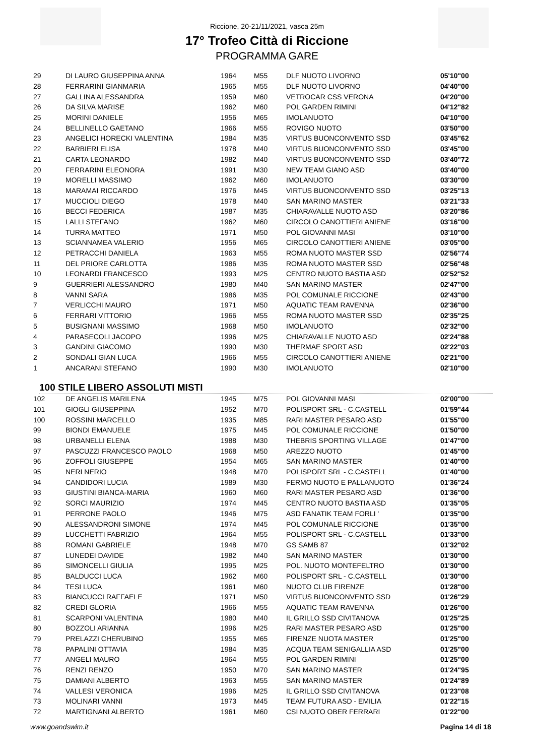Riccione, 20-21/11/2021, vasca 25m
17° Trofeo Città di Riccione
PROGRAMMA GARE
| 29 | DI LAURO GIUSEPPINA ANNA | 1964 | M55 | DLF NUOTO LIVORNO | 05'10"00 |
| 28 | FERRARINI GIANMARIA | 1965 | M55 | DLF NUOTO LIVORNO | 04'40"00 |
| 27 | GALLINA ALESSANDRA | 1959 | M60 | VETROCAR CSS VERONA | 04'20"00 |
| 26 | DA SILVA MARISE | 1962 | M60 | POL GARDEN RIMINI | 04'12"82 |
| 25 | MORINI DANIELE | 1956 | M65 | IMOLANUOTO | 04'10"00 |
| 24 | BELLINELLO GAETANO | 1966 | M55 | ROVIGO NUOTO | 03'50"00 |
| 23 | ANGELICI HORECKI VALENTINA | 1984 | M35 | VIRTUS BUONCONVENTO SSD | 03'45"62 |
| 22 | BARBIERI ELISA | 1978 | M40 | VIRTUS BUONCONVENTO SSD | 03'45"00 |
| 21 | CARTA LEONARDO | 1982 | M40 | VIRTUS BUONCONVENTO SSD | 03'40"72 |
| 20 | FERRARINI ELEONORA | 1991 | M30 | NEW TEAM GIANO ASD | 03'40"00 |
| 19 | MORELLI MASSIMO | 1962 | M60 | IMOLANUOTO | 03'30"00 |
| 18 | MARAMAI RICCARDO | 1976 | M45 | VIRTUS BUONCONVENTO SSD | 03'25"13 |
| 17 | MUCCIOLI DIEGO | 1978 | M40 | SAN MARINO MASTER | 03'21"33 |
| 16 | BECCI FEDERICA | 1987 | M35 | CHIARAVALLE NUOTO ASD | 03'20"86 |
| 15 | LALLI STEFANO | 1962 | M60 | CIRCOLO CANOTTIERI ANIENE | 03'16"00 |
| 14 | TURRA MATTEO | 1971 | M50 | POL GIOVANNI MASI | 03'10"00 |
| 13 | SCIANNAMEA VALERIO | 1956 | M65 | CIRCOLO CANOTTIERI ANIENE | 03'05"00 |
| 12 | PETRACCHI DANIELA | 1963 | M55 | ROMA NUOTO MASTER SSD | 02'56"74 |
| 11 | DEL PRIORE CARLOTTA | 1986 | M35 | ROMA NUOTO MASTER SSD | 02'56"48 |
| 10 | LEONARDI FRANCESCO | 1993 | M25 | CENTRO NUOTO BASTIA ASD | 02'52"52 |
| 9 | GUERRIERI ALESSANDRO | 1980 | M40 | SAN MARINO MASTER | 02'47"00 |
| 8 | VANNI SARA | 1986 | M35 | POL COMUNALE RICCIONE | 02'43"00 |
| 7 | VERLICCHI MAURO | 1971 | M50 | AQUATIC TEAM RAVENNA | 02'36"00 |
| 6 | FERRARI VITTORIO | 1966 | M55 | ROMA NUOTO MASTER SSD | 02'35"25 |
| 5 | BUSIGNANI MASSIMO | 1968 | M50 | IMOLANUOTO | 02'32"00 |
| 4 | PARASECOLI JACOPO | 1996 | M25 | CHIARAVALLE NUOTO ASD | 02'24"88 |
| 3 | GANDINI GIACOMO | 1990 | M30 | THERMAE SPORT ASD | 02'22"03 |
| 2 | SONDALI GIAN LUCA | 1966 | M55 | CIRCOLO CANOTTIERI ANIENE | 02'21"00 |
| 1 | ANCARANI STEFANO | 1990 | M30 | IMOLANUOTO | 02'10"00 |
100 STILE LIBERO ASSOLUTI MISTI
| 102 | DE ANGELIS MARILENA | 1945 | M75 | POL GIOVANNI MASI | 02'00"00 |
| 101 | GIOGLI GIUSEPPINA | 1952 | M70 | POLISPORT SRL - C.CASTELL | 01'59"44 |
| 100 | ROSSINI MARCELLO | 1935 | M85 | RARI MASTER PESARO ASD | 01'55"00 |
| 99 | BIONDI EMANUELE | 1975 | M45 | POL COMUNALE RICCIONE | 01'50"00 |
| 98 | URBANELLI ELENA | 1988 | M30 | THEBRIS SPORTING VILLAGE | 01'47"00 |
| 97 | PASCUZZI FRANCESCO PAOLO | 1968 | M50 | AREZZO NUOTO | 01'45"00 |
| 96 | ZOFFOLI GIUSEPPE | 1954 | M65 | SAN MARINO MASTER | 01'40"00 |
| 95 | NERI NERIO | 1948 | M70 | POLISPORT SRL - C.CASTELL | 01'40"00 |
| 94 | CANDIDORI LUCIA | 1989 | M30 | FERMO NUOTO E PALLANUOTO | 01'36"24 |
| 93 | GIUSTINI BIANCA-MARIA | 1960 | M60 | RARI MASTER PESARO ASD | 01'36"00 |
| 92 | SORCI MAURIZIO | 1974 | M45 | CENTRO NUOTO BASTIA ASD | 01'35"05 |
| 91 | PERRONE PAOLO | 1946 | M75 | ASD FANATIK TEAM FORLI ' | 01'35"00 |
| 90 | ALESSANDRONI SIMONE | 1974 | M45 | POL COMUNALE RICCIONE | 01'35"00 |
| 89 | LUCCHETTI FABRIZIO | 1964 | M55 | POLISPORT SRL - C.CASTELL | 01'33"00 |
| 88 | ROMANI GABRIELE | 1948 | M70 | GS SAMB 87 | 01'32"02 |
| 87 | LUNEDEI DAVIDE | 1982 | M40 | SAN MARINO MASTER | 01'30"00 |
| 86 | SIMONCELLI GIULIA | 1995 | M25 | POL. NUOTO MONTEFELTRO | 01'30"00 |
| 85 | BALDUCCI LUCA | 1962 | M60 | POLISPORT SRL - C.CASTELL | 01'30"00 |
| 84 | TESI LUCA | 1961 | M60 | NUOTO CLUB FIRENZE | 01'28"00 |
| 83 | BIANCUCCI RAFFAELE | 1971 | M50 | VIRTUS BUONCONVENTO SSD | 01'26"29 |
| 82 | CREDI GLORIA | 1966 | M55 | AQUATIC TEAM RAVENNA | 01'26"00 |
| 81 | SCARPONI VALENTINA | 1980 | M40 | IL GRILLO SSD CIVITANOVA | 01'25"25 |
| 80 | BOZZOLI ARIANNA | 1996 | M25 | RARI MASTER PESARO ASD | 01'25"00 |
| 79 | PRELAZZI CHERUBINO | 1955 | M65 | FIRENZE NUOTA MASTER | 01'25"00 |
| 78 | PAPALINI OTTAVIA | 1984 | M35 | ACQUA TEAM SENIGALLIA ASD | 01'25"00 |
| 77 | ANGELI MAURO | 1964 | M55 | POL GARDEN RIMINI | 01'25"00 |
| 76 | RENZI RENZO | 1950 | M70 | SAN MARINO MASTER | 01'24"95 |
| 75 | DAMIANI ALBERTO | 1963 | M55 | SAN MARINO MASTER | 01'24"89 |
| 74 | VALLESI VERONICA | 1996 | M25 | IL GRILLO SSD CIVITANOVA | 01'23"08 |
| 73 | MOLINARI VANNI | 1973 | M45 | TEAM FUTURA ASD - EMILIA | 01'22"15 |
| 72 | MARTIGNANI ALBERTO | 1961 | M60 | CSI NUOTO OBER FERRARI | 01'22"00 |
www.goandswim.it Pagina 14 di 18